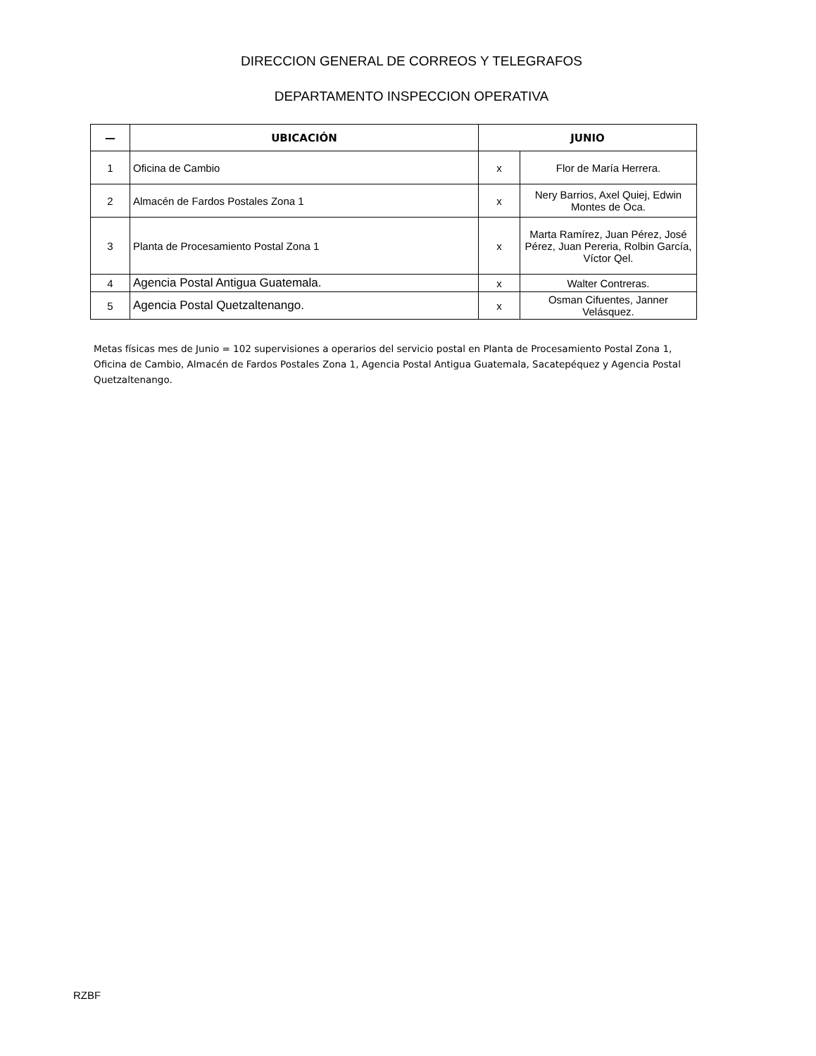DIRECCION GENERAL DE CORREOS Y TELEGRAFOS
DEPARTAMENTO INSPECCION OPERATIVA
| — | UBICACIÓN | JUNIO | |
| --- | --- | --- | --- |
| 1 | Oficina de Cambio | x | Flor de María Herrera. |
| 2 | Almacén de Fardos Postales Zona 1 | x | Nery Barrios, Axel Quiej, Edwin Montes de Oca. |
| 3 | Planta de Procesamiento Postal Zona 1 | x | Marta Ramírez, Juan Pérez, José Pérez, Juan Pereria, Rolbin García, Víctor Qel. |
| 4 | Agencia Postal Antigua Guatemala. | x | Walter Contreras. |
| 5 | Agencia Postal Quetzaltenango. | x | Osman Cifuentes, Janner Velásquez. |
Metas físicas mes de Junio = 102 supervisiones a operarios del servicio postal en Planta de Procesamiento Postal Zona 1, Oficina de Cambio, Almacén de Fardos Postales Zona 1, Agencia Postal Antigua Guatemala, Sacatepéquez y Agencia Postal Quetzaltenango.
RZBF